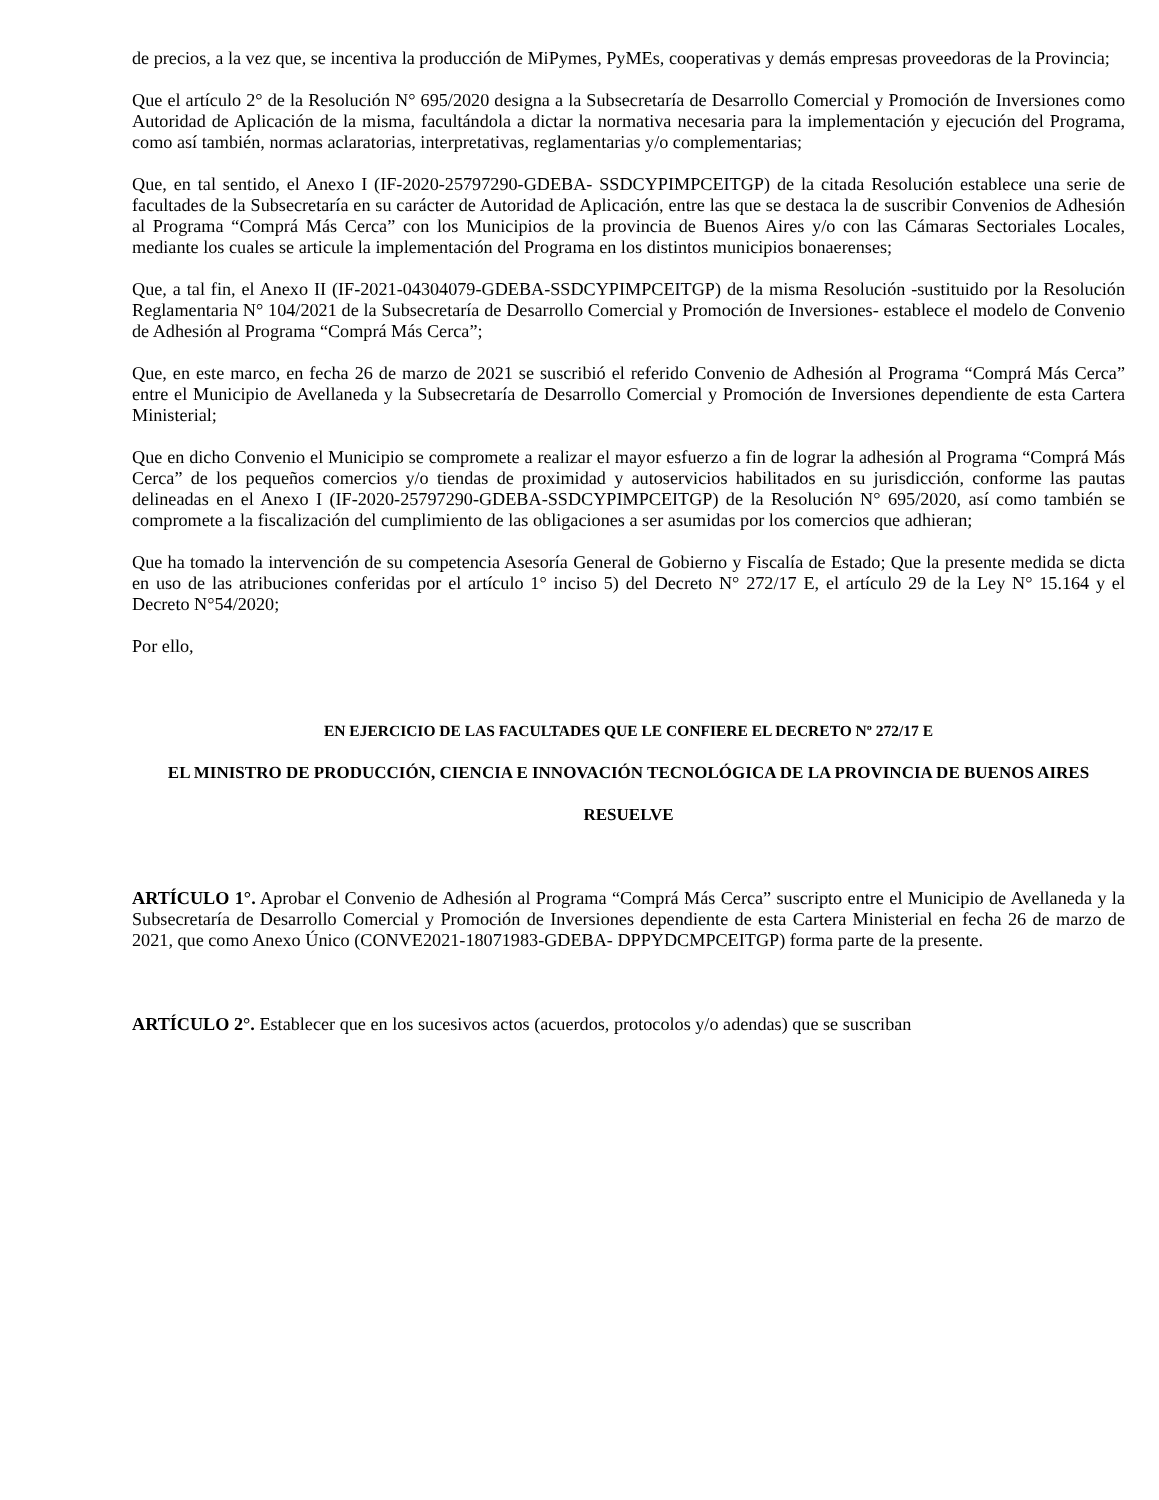de precios, a la vez que, se incentiva la producción de MiPymes, PyMEs, cooperativas y demás empresas proveedoras de la Provincia;
Que el artículo 2° de la Resolución N° 695/2020 designa a la Subsecretaría de Desarrollo Comercial y Promoción de Inversiones como Autoridad de Aplicación de la misma, facultándola a dictar la normativa necesaria para la implementación y ejecución del Programa, como así también, normas aclaratorias, interpretativas, reglamentarias y/o complementarias;
Que, en tal sentido, el Anexo I (IF-2020-25797290-GDEBA- SSDCYPIMPCEITGP) de la citada Resolución establece una serie de facultades de la Subsecretaría en su carácter de Autoridad de Aplicación, entre las que se destaca la de suscribir Convenios de Adhesión al Programa “Comprá Más Cerca” con los Municipios de la provincia de Buenos Aires y/o con las Cámaras Sectoriales Locales, mediante los cuales se articule la implementación del Programa en los distintos municipios bonaerenses;
Que, a tal fin, el Anexo II (IF-2021-04304079-GDEBA-SSDCYPIMPCEITGP) de la misma Resolución -sustituido por la Resolución Reglamentaria N° 104/2021 de la Subsecretaría de Desarrollo Comercial y Promoción de Inversiones- establece el modelo de Convenio de Adhesión al Programa “Comprá Más Cerca”;
Que, en este marco, en fecha 26 de marzo de 2021 se suscribió el referido Convenio de Adhesión al Programa “Comprá Más Cerca” entre el Municipio de Avellaneda y la Subsecretaría de Desarrollo Comercial y Promoción de Inversiones dependiente de esta Cartera Ministerial;
Que en dicho Convenio el Municipio se compromete a realizar el mayor esfuerzo a fin de lograr la adhesión al Programa “Comprá Más Cerca” de los pequeños comercios y/o tiendas de proximidad y autoservicios habilitados en su jurisdicción, conforme las pautas delineadas en el Anexo I (IF-2020-25797290-GDEBA-SSDCYPIMPCEITGP) de la Resolución N° 695/2020, así como también se compromete a la fiscalización del cumplimiento de las obligaciones a ser asumidas por los comercios que adhieran;
Que ha tomado la intervención de su competencia Asesoría General de Gobierno y Fiscalía de Estado; Que la presente medida se dicta en uso de las atribuciones conferidas por el artículo 1° inciso 5) del Decreto N° 272/17 E, el artículo 29 de la Ley N° 15.164 y el Decreto N°54/2020;
Por ello,
EN EJERCICIO DE LAS FACULTADES QUE LE CONFIERE EL DECRETO Nº 272/17 E
EL MINISTRO DE PRODUCCIÓN, CIENCIA E INNOVACIÓN TECNOLÓGICA DE LA PROVINCIA DE BUENOS AIRES
RESUELVE
ARTÍCULO 1°. Aprobar el Convenio de Adhesión al Programa “Comprá Más Cerca” suscripto entre el Municipio de Avellaneda y la Subsecretaría de Desarrollo Comercial y Promoción de Inversiones dependiente de esta Cartera Ministerial en fecha 26 de marzo de 2021, que como Anexo Único (CONVE2021-18071983-GDEBA- DPPYDCMPCEITGP) forma parte de la presente.
ARTÍCULO 2°. Establecer que en los sucesivos actos (acuerdos, protocolos y/o adendas) que se suscriban